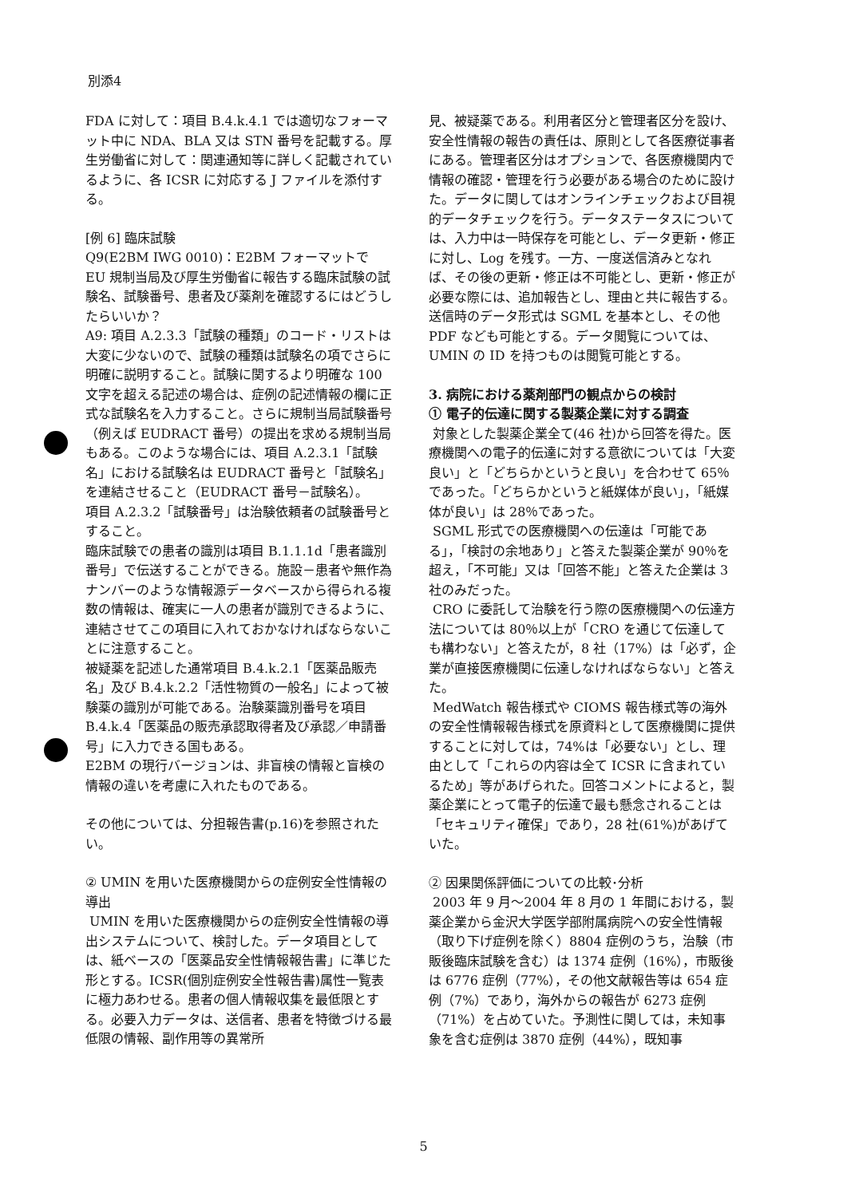別添4
FDA に対して：項目 B.4.k.4.1 では適切なフォーマット中に NDA、BLA 又は STN 番号を記載する。厚生労働省に対して：関連通知等に詳しく記載されているように、各 ICSR に対応する J ファイルを添付する。
[例 6] 臨床試験
Q9(E2BM IWG 0010)：E2BM フォーマットで EU 規制当局及び厚生労働省に報告する臨床試験の試験名、試験番号、患者及び薬剤を確認するにはどうしたらいいか？
A9: 項目 A.2.3.3「試験の種類」のコード・リストは大変に少ないので、試験の種類は試験名の項でさらに明確に説明すること。試験に関するより明確な 100 文字を超える記述の場合は、症例の記述情報の欄に正式な試験名を入力すること。さらに規制当局試験番号（例えば EUDRACT 番号）の提出を求める規制当局もある。このような場合には、項目 A.2.3.1「試験名」における試験名は EUDRACT 番号と「試験名」を連結させること（EUDRACT 番号－試験名）。
項目 A.2.3.2「試験番号」は治験依頼者の試験番号とすること。
臨床試験での患者の識別は項目 B.1.1.1d「患者識別番号」で伝送することができる。施設－患者や無作為ナンバーのような情報源データベースから得られる複数の情報は、確実に一人の患者が識別できるように、連結させてこの項目に入れておかなければならないことに注意すること。
被疑薬を記述した通常項目 B.4.k.2.1「医薬品販売名」及び B.4.k.2.2「活性物質の一般名」によって被験薬の識別が可能である。治験薬識別番号を項目 B.4.k.4「医薬品の販売承認取得者及び承認／申請番号」に入力できる国もある。
E2BM の現行バージョンは、非盲検の情報と盲検の情報の違いを考慮に入れたものである。
その他については、分担報告書(p.16)を参照されたい。
② UMIN を用いた医療機関からの症例安全性情報の導出
UMIN を用いた医療機関からの症例安全性情報の導出システムについて、検討した。データ項目としては、紙ベースの「医薬品安全性情報報告書」に準じた形とする。ICSR(個別症例安全性報告書)属性一覧表に極力あわせる。患者の個人情報収集を最低限とする。必要入力データは、送信者、患者を特徴づける最低限の情報、副作用等の異常所
見、被疑薬である。利用者区分と管理者区分を設け、安全性情報の報告の責任は、原則として各医療従事者にある。管理者区分はオプションで、各医療機関内で情報の確認・管理を行う必要がある場合のために設けた。データに関してはオンラインチェックおよび目視的データチェックを行う。データステータスについては、入力中は一時保存を可能とし、データ更新・修正に対し、Log を残す。一方、一度送信済みとなれば、その後の更新・修正は不可能とし、更新・修正が必要な際には、追加報告とし、理由と共に報告する。送信時のデータ形式は SGML を基本とし、その他 PDF なども可能とする。データ閲覧については、UMIN の ID を持つものは閲覧可能とする。
3. 病院における薬剤部門の観点からの検討
① 電子的伝達に関する製薬企業に対する調査
対象とした製薬企業全て(46 社)から回答を得た。医療機関への電子的伝達に対する意欲については「大変良い」と「どちらかというと良い」を合わせて 65％であった。「どちらかというと紙媒体が良い」，「紙媒体が良い」は 28％であった。
SGML 形式での医療機関への伝達は「可能である」，「検討の余地あり」と答えた製薬企業が 90％を超え，「不可能」又は「回答不能」と答えた企業は 3 社のみだった。
CRO に委託して治験を行う際の医療機関への伝達方法については 80％以上が「CRO を通じて伝達しても構わない」と答えたが，8 社（17%）は「必ず，企業が直接医療機関に伝達しなければならない」と答えた。
MedWatch 報告様式や CIOMS 報告様式等の海外の安全性情報報告様式を原資料として医療機関に提供することに対しては，74%は「必要ない」とし、理由として「これらの内容は全て ICSR に含まれているため」等があげられた。回答コメントによると，製薬企業にとって電子的伝達で最も懸念されることは「セキュリティ確保」であり，28 社(61%)があげていた。
② 因果関係評価についての比較･分析
2003 年 9 月～2004 年 8 月の 1 年間における，製薬企業から金沢大学医学部附属病院への安全性情報（取り下げ症例を除く）8804 症例のうち，治験（市販後臨床試験を含む）は 1374 症例（16%），市販後は 6776 症例（77%），その他文献報告等は 654 症例（7%）であり，海外からの報告が 6273 症例（71%）を占めていた。予測性に関しては，未知事象を含む症例は 3870 症例（44%），既知事
5